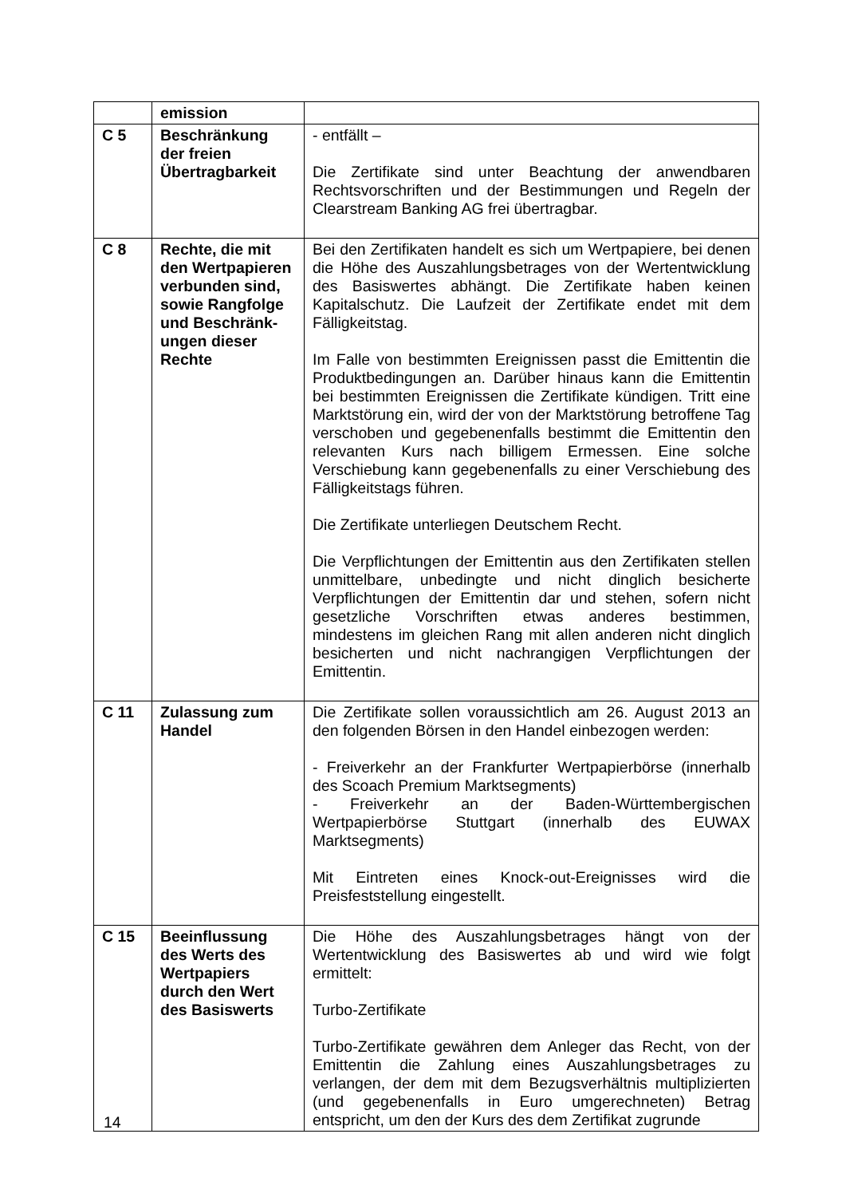| | emission | |
| C 5 | Beschränkung der freien Übertragbarkeit | - entfällt – Die Zertifikate sind unter Beachtung der anwendbaren Rechtsvorschriften und der Bestimmungen und Regeln der Clearstream Banking AG frei übertragbar. |
| C 8 | Rechte, die mit den Wertpapieren verbunden sind, sowie Rangfolge und Beschränk-ungen dieser Rechte | Bei den Zertifikaten handelt es sich um Wertpapiere, bei denen die Höhe des Auszahlungsbetrages von der Wertentwicklung des Basiswertes abhängt. Die Zertifikate haben keinen Kapitalschutz. Die Laufzeit der Zertifikate endet mit dem Fälligkeitstag. Im Falle von bestimmten Ereignissen passt die Emittentin die Produktbedingungen an. Darüber hinaus kann die Emittentin bei bestimmten Ereignissen die Zertifikate kündigen. Tritt eine Marktstörung ein, wird der von der Marktstörung betroffene Tag verschoben und gegebenenfalls bestimmt die Emittentin den relevanten Kurs nach billigem Ermessen. Eine solche Verschiebung kann gegebenenfalls zu einer Verschiebung des Fälligkeitstags führen. Die Zertifikate unterliegen Deutschem Recht. Die Verpflichtungen der Emittentin aus den Zertifikaten stellen unmittelbare, unbedingte und nicht dinglich besicherte Verpflichtungen der Emittentin dar und stehen, sofern nicht gesetzliche Vorschriften etwas anderes bestimmen, mindestens im gleichen Rang mit allen anderen nicht dinglich besicherten und nicht nachrangigen Verpflichtungen der Emittentin. |
| C 11 | Zulassung zum Handel | Die Zertifikate sollen voraussichtlich am 26. August 2013 an den folgenden Börsen in den Handel einbezogen werden: - Freiverkehr an der Frankfurter Wertpapierbörse (innerhalb des Scoach Premium Marktsegments) - Freiverkehr an der Baden-Württembergischen Wertpapierbörse Stuttgart (innerhalb des EUWAX Marktsegments) Mit Eintreten eines Knock-out-Ereignisses wird die Preisfeststellung eingestellt. |
| C 15 | Beeinflussung des Werts des Wertpapiers durch den Wert des Basiswerts | Die Höhe des Auszahlungsbetrages hängt von der Wertentwicklung des Basiswertes ab und wird wie folgt ermittelt: Turbo-Zertifikate Turbo-Zertifikate gewähren dem Anleger das Recht, von der Emittentin die Zahlung eines Auszahlungsbetrages zu verlangen, der dem mit dem Bezugsverhältnis multiplizierten (und gegebenenfalls in Euro umgerechneten) Betrag entspricht, um den der Kurs des dem Zertifikat zugrunde |
14